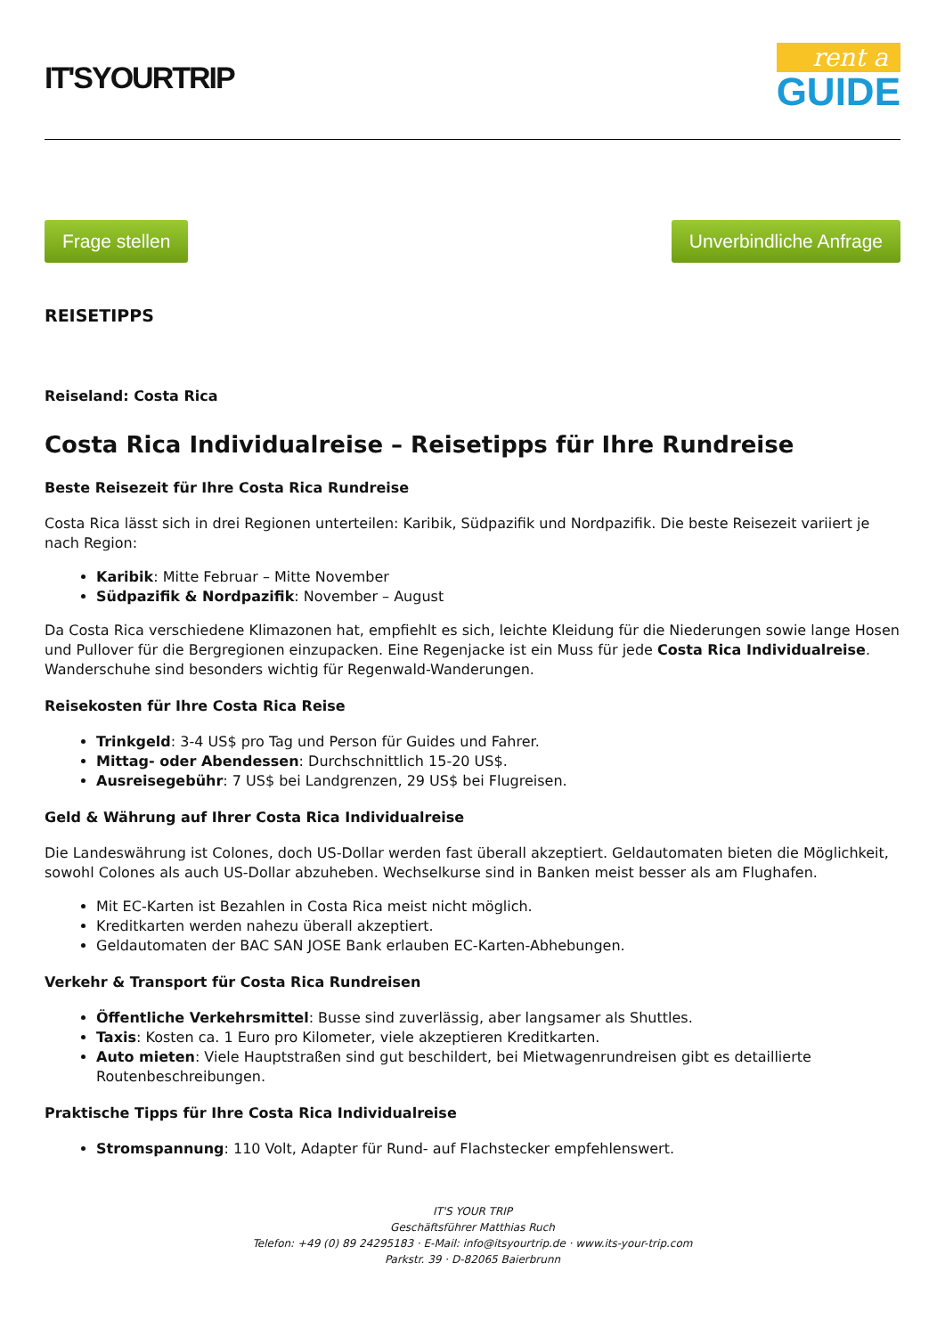IT'SYOURTRIP
rent a
GUIDE
Frage stellen Unverbindliche Anfrage
REISETIPPS
Reiseland: Costa Rica
Costa Rica Individualreise – Reisetipps für Ihre Rundreise
Beste Reisezeit für Ihre Costa Rica Rundreise
Costa Rica lässt sich in drei Regionen unterteilen: Karibik, Südpazifik und Nordpazifik. Die beste Reisezeit variiert je nach Region:
Karibik: Mitte Februar – Mitte November
Südpazifik & Nordpazifik: November – August
Da Costa Rica verschiedene Klimazonen hat, empfiehlt es sich, leichte Kleidung für die Niederungen sowie lange Hosen und Pullover für die Bergregionen einzupacken. Eine Regenjacke ist ein Muss für jede Costa Rica Individualreise. Wanderschuhe sind besonders wichtig für Regenwald-Wanderungen.
Reisekosten für Ihre Costa Rica Reise
Trinkgeld: 3-4 US$ pro Tag und Person für Guides und Fahrer.
Mittag- oder Abendessen: Durchschnittlich 15-20 US$.
Ausreisegebühr: 7 US$ bei Landgrenzen, 29 US$ bei Flugreisen.
Geld & Währung auf Ihrer Costa Rica Individualreise
Die Landeswährung ist Colones, doch US-Dollar werden fast überall akzeptiert. Geldautomaten bieten die Möglichkeit, sowohl Colones als auch US-Dollar abzuheben. Wechselkurse sind in Banken meist besser als am Flughafen.
Mit EC-Karten ist Bezahlen in Costa Rica meist nicht möglich.
Kreditkarten werden nahezu überall akzeptiert.
Geldautomaten der BAC SAN JOSE Bank erlauben EC-Karten-Abhebungen.
Verkehr & Transport für Costa Rica Rundreisen
Öffentliche Verkehrsmittel: Busse sind zuverlässig, aber langsamer als Shuttles.
Taxis: Kosten ca. 1 Euro pro Kilometer, viele akzeptieren Kreditkarten.
Auto mieten: Viele Hauptstraßen sind gut beschildert, bei Mietwagenrundreisen gibt es detaillierte Routenbeschreibungen.
Praktische Tipps für Ihre Costa Rica Individualreise
Stromspannung: 110 Volt, Adapter für Rund- auf Flachstecker empfehlenswert.
IT'S YOUR TRIP
Geschäftsführer Matthias Ruch
Telefon: +49 (0) 89 24295183 · E-Mail: info@itsyourtrip.de · www.its-your-trip.com
Parkstr. 39 · D-82065 Baierbrunn